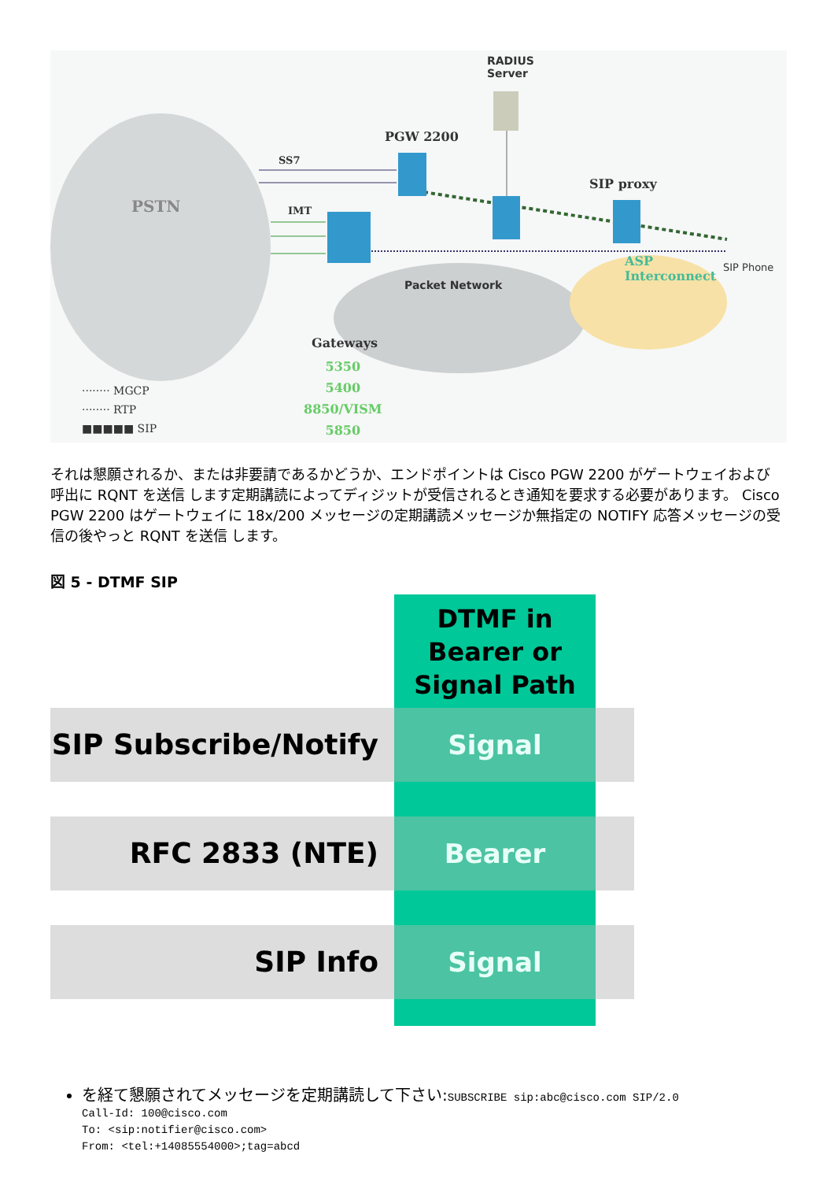RADIUS
Server
PGW 2200
SS7
IMT PSTN
SIP proxy
ASP
Interconnect
SIP Phone
Packet Network
Gateways
5350
5400
8850/VISM
5850
········ MGCP
········ RTP
■■■■■ SIP
それは懇願されるか、または非要請であるかどうか、エンドポイントは Cisco PGW 2200 がゲートウェイおよび呼出に RQNT を送信 します定期講読によってディジットが受信されるとき通知を要求する必要があります。 Cisco PGW 2200 はゲートウェイに 18x/200 メッセージの定期講読メッセージか無指定の NOTIFY 応答メッセージの受信の後やっと RQNT を送信 します。
図 5 - DTMF SIP
DTMF in
Bearer or
Signal Path
SIP Subscribe/Notify Signal
RFC 2833 (NTE) Bearer
SIP Info Signal
を経て懇願されてメッセージを定期講読して下さい:SUBSCRIBE sip:abc@cisco.com SIP/2.0
Call-Id: 100@cisco.com
To: <sip:notifier@cisco.com>
From: <tel:+14085554000>;tag=abcd